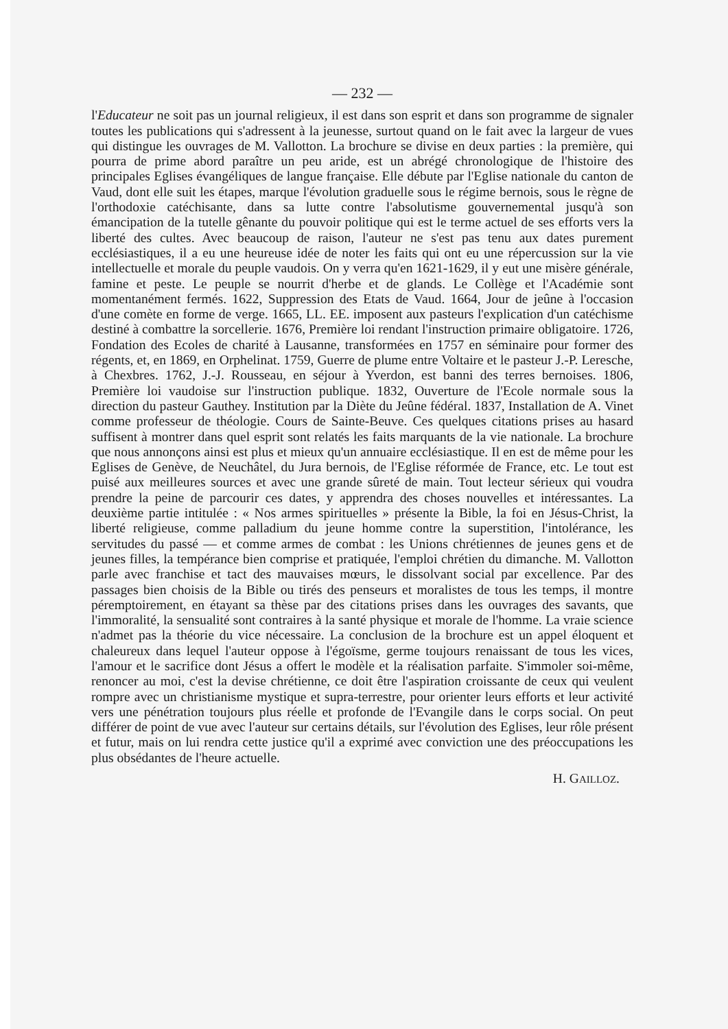— 232 —
l'Educateur ne soit pas un journal religieux, il est dans son esprit et dans son programme de signaler toutes les publications qui s'adressent à la jeunesse, surtout quand on le fait avec la largeur de vues qui distingue les ouvrages de M. Vallotton. La brochure se divise en deux parties : la première, qui pourra de prime abord paraître un peu aride, est un abrégé chronologique de l'histoire des principales Eglises évangéliques de langue française. Elle débute par l'Eglise nationale du canton de Vaud, dont elle suit les étapes, marque l'évolution graduelle sous le régime bernois, sous le règne de l'orthodoxie catéchisante, dans sa lutte contre l'absolutisme gouvernemental jusqu'à son émancipation de la tutelle gênante du pouvoir politique qui est le terme actuel de ses efforts vers la liberté des cultes. Avec beaucoup de raison, l'auteur ne s'est pas tenu aux dates purement ecclésiastiques, il a eu une heureuse idée de noter les faits qui ont eu une répercussion sur la vie intellectuelle et morale du peuple vaudois. On y verra qu'en 1621-1629, il y eut une misère générale, famine et peste. Le peuple se nourrit d'herbe et de glands. Le Collège et l'Académie sont momentanément fermés. 1622, Suppression des Etats de Vaud. 1664, Jour de jeûne à l'occasion d'une comète en forme de verge. 1665, LL. EE. imposent aux pasteurs l'explication d'un catéchisme destiné à combattre la sorcellerie. 1676, Première loi rendant l'instruction primaire obligatoire. 1726, Fondation des Ecoles de charité à Lausanne, transformées en 1757 en séminaire pour former des régents, et, en 1869, en Orphelinat. 1759, Guerre de plume entre Voltaire et le pasteur J.-P. Leresche, à Chexbres. 1762, J.-J. Rousseau, en séjour à Yverdon, est banni des terres bernoises. 1806, Première loi vaudoise sur l'instruction publique. 1832, Ouverture de l'Ecole normale sous la direction du pasteur Gauthey. Institution par la Diète du Jeûne fédéral. 1837, Installation de A. Vinet comme professeur de théologie. Cours de Sainte-Beuve. Ces quelques citations prises au hasard suffisent à montrer dans quel esprit sont relatés les faits marquants de la vie nationale. La brochure que nous annonçons ainsi est plus et mieux qu'un annuaire ecclésiastique. Il en est de même pour les Eglises de Genève, de Neuchâtel, du Jura bernois, de l'Eglise réformée de France, etc. Le tout est puisé aux meilleures sources et avec une grande sûreté de main. Tout lecteur sérieux qui voudra prendre la peine de parcourir ces dates, y apprendra des choses nouvelles et intéressantes. La deuxième partie intitulée : « Nos armes spirituelles » présente la Bible, la foi en Jésus-Christ, la liberté religieuse, comme palladium du jeune homme contre la superstition, l'intolérance, les servitudes du passé — et comme armes de combat : les Unions chrétiennes de jeunes gens et de jeunes filles, la tempérance bien comprise et pratiquée, l'emploi chrétien du dimanche. M. Vallotton parle avec franchise et tact des mauvaises mœurs, le dissolvant social par excellence. Par des passages bien choisis de la Bible ou tirés des penseurs et moralistes de tous les temps, il montre péremptoirement, en étayant sa thèse par des citations prises dans les ouvrages des savants, que l'immoralité, la sensualité sont contraires à la santé physique et morale de l'homme. La vraie science n'admet pas la théorie du vice nécessaire. La conclusion de la brochure est un appel éloquent et chaleureux dans lequel l'auteur oppose à l'égoïsme, germe toujours renaissant de tous les vices, l'amour et le sacrifice dont Jésus a offert le modèle et la réalisation parfaite. S'immoler soi-même, renoncer au moi, c'est la devise chrétienne, ce doit être l'aspiration croissante de ceux qui veulent rompre avec un christianisme mystique et supra-terrestre, pour orienter leurs efforts et leur activité vers une pénétration toujours plus réelle et profonde de l'Evangile dans le corps social. On peut différer de point de vue avec l'auteur sur certains détails, sur l'évolution des Eglises, leur rôle présent et futur, mais on lui rendra cette justice qu'il a exprimé avec conviction une des préoccupations les plus obsédantes de l'heure actuelle.
H. GAILLOZ.